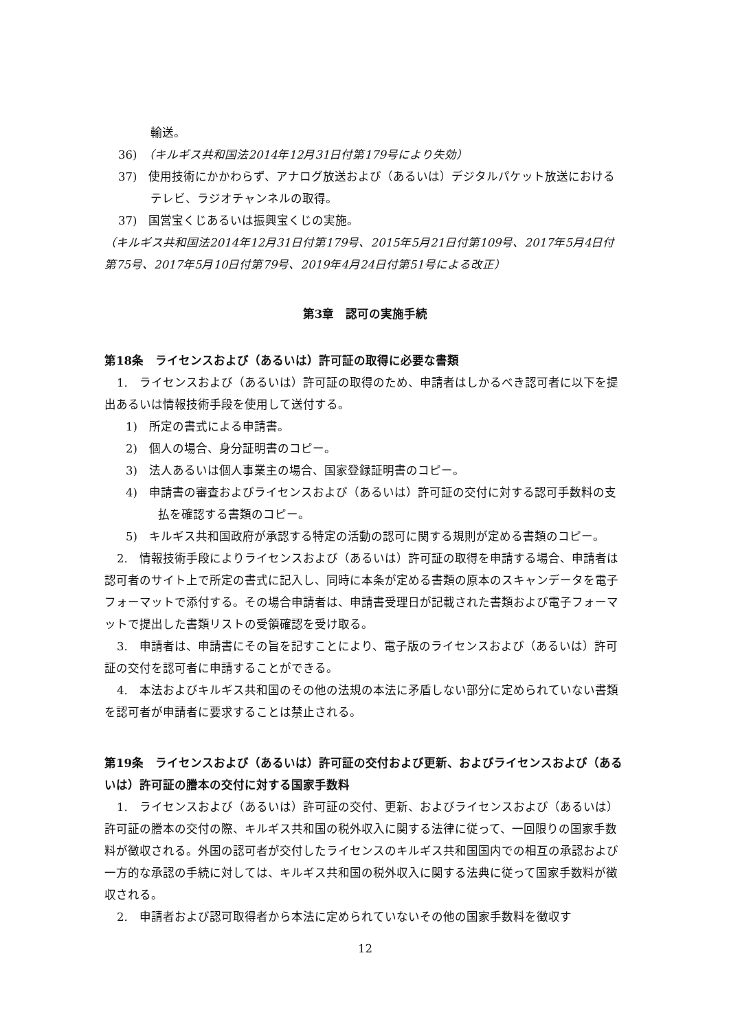輸送。
36)　（キルギス共和国法2014年12月31日付第179号により失効）
37)　使用技術にかかわらず、アナログ放送および（あるいは）デジタルパケット放送におけるテレビ、ラジオチャンネルの取得。
37)　国営宝くじあるいは振興宝くじの実施。
（キルギス共和国法2014年12月31日付第179号、2015年5月21日付第109号、2017年5月4日付第75号、2017年5月10日付第79号、2019年4月24日付第51号による改正）
第3章　認可の実施手続
第18条　ライセンスおよび（あるいは）許可証の取得に必要な書類
1.　ライセンスおよび（あるいは）許可証の取得のため、申請者はしかるべき認可者に以下を提出あるいは情報技術手段を使用して送付する。
1)　所定の書式による申請書。
2)　個人の場合、身分証明書のコピー。
3)　法人あるいは個人事業主の場合、国家登録証明書のコピー。
4)　申請書の審査およびライセンスおよび（あるいは）許可証の交付に対する認可手数料の支払を確認する書類のコピー。
5)　キルギス共和国政府が承認する特定の活動の認可に関する規則が定める書類のコピー。
2.　情報技術手段によりライセンスおよび（あるいは）許可証の取得を申請する場合、申請者は認可者のサイト上で所定の書式に記入し、同時に本条が定める書類の原本のスキャンデータを電子フォーマットで添付する。その場合申請者は、申請書受理日が記載された書類および電子フォーマットで提出した書類リストの受領確認を受け取る。
3.　申請者は、申請書にその旨を記すことにより、電子版のライセンスおよび（あるいは）許可証の交付を認可者に申請することができる。
4.　本法およびキルギス共和国のその他の法規の本法に矛盾しない部分に定められていない書類を認可者が申請者に要求することは禁止される。
第19条　ライセンスおよび（あるいは）許可証の交付および更新、およびライセンスおよび（あるいは）許可証の謄本の交付に対する国家手数料
1.　ライセンスおよび（あるいは）許可証の交付、更新、およびライセンスおよび（あるいは）許可証の謄本の交付の際、キルギス共和国の税外収入に関する法律に従って、一回限りの国家手数料が徴収される。外国の認可者が交付したライセンスのキルギス共和国国内での相互の承認および一方的な承認の手続に対しては、キルギス共和国の税外収入に関する法典に従って国家手数料が徴収される。
2.　申請者および認可取得者から本法に定められていないその他の国家手数料を徴収す
12